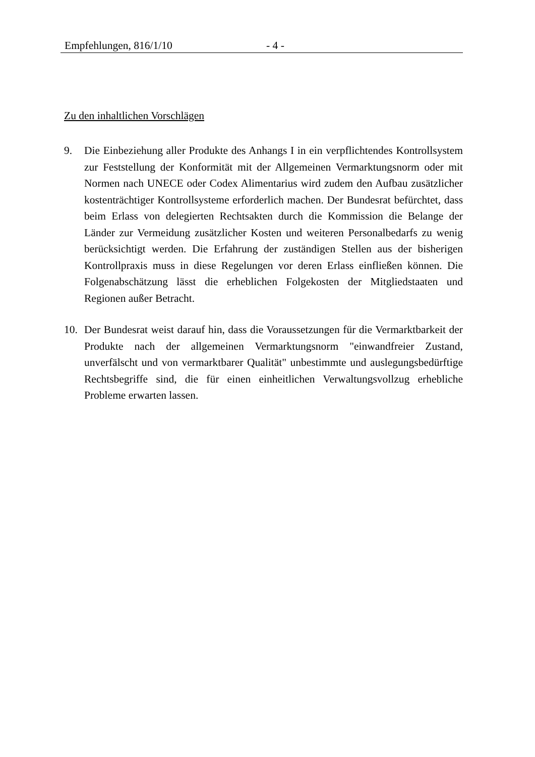Empfehlungen, 816/1/10 - 4 -
Zu den inhaltlichen Vorschlägen
9. Die Einbeziehung aller Produkte des Anhangs I in ein verpflichtendes Kontroll­system zur Feststellung der Konformität mit der Allgemeinen Vermarktungs­norm oder mit Normen nach UNECE oder Codex Alimentarius wird zudem den Aufbau zusätzlicher kostenträchtiger Kontrollsysteme erforderlich machen. Der Bundesrat befürchtet, dass beim Erlass von delegierten Rechtsakten durch die Kommission die Belange der Länder zur Vermeidung zusätzlicher Kosten und weiteren Personalbedarfs zu wenig berücksichtigt werden. Die Erfahrung der zuständigen Stellen aus der bisherigen Kontrollpraxis muss in diese Regelungen vor deren Erlass einfließen können. Die Folgenabschätzung lässt die erhebli­chen Folgekosten der Mitgliedstaaten und Regionen außer Betracht.
10. Der Bundesrat weist darauf hin, dass die Voraussetzungen für die Vermarktbar­keit der Produkte nach der allgemeinen Vermarktungsnorm "einwandfreier Zu­stand, unverfälscht und von vermarktbarer Qualität" unbestimmte und ausle­gungsbedürftige Rechtsbegriffe sind, die für einen einheitlichen Verwaltungs­vollzug erhebliche Probleme erwarten lassen.